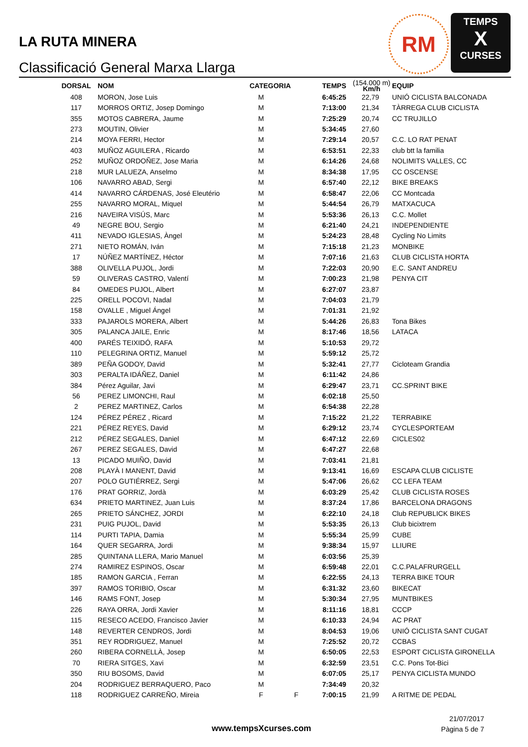LA RUTA MINERA
Classificació General Marxa Llarga
RM
TEMPS
X
CURSES
| DORSAL | NOM | CATEGORIA | | TEMPS | (154.000 m) Km/h | EQUIP |
| --- | --- | --- | --- | --- | --- | --- |
| 408 | MORON, Jose Luis | M | | 6:45:25 | 22,79 | UNIÓ CICLISTA BALCONADA |
| 117 | MORROS ORTIZ, Josep Domingo | M | | 7:13:00 | 21,34 | TÀRREGA CLUB CICLISTA |
| 355 | MOTOS CABRERA, Jaume | M | | 7:25:29 | 20,74 | CC TRUJILLO |
| 273 | MOUTIN, Olivier | M | | 5:34:45 | 27,60 | |
| 214 | MOYA FERRI, Hector | M | | 7:29:14 | 20,57 | C.C. LO RAT PENAT |
| 403 | MUÑOZ AGUILERA , Ricardo | M | | 6:53:51 | 22,33 | club btt la familia |
| 252 | MUÑOZ ORDOÑEZ, Jose Maria | M | | 6:14:26 | 24,68 | NOLIMITS VALLES, CC |
| 218 | MUR LALUEZA, Anselmo | M | | 8:34:38 | 17,95 | CC OSCENSE |
| 106 | NAVARRO ABAD, Sergi | M | | 6:57:40 | 22,12 | BIKE BREAKS |
| 414 | NAVARRO CÁRDENAS, José Eleutério | M | | 6:58:47 | 22,06 | CC Montcada |
| 255 | NAVARRO MORAL, Miquel | M | | 5:44:54 | 26,79 | MATXACUCA |
| 216 | NAVEIRA VISÚS, Marc | M | | 5:53:36 | 26,13 | C.C. Mollet |
| 49 | NEGRE BOU, Sergio | M | | 6:21:40 | 24,21 | INDEPENDIENTE |
| 411 | NEVADO IGLESIAS, Àngel | M | | 5:24:23 | 28,48 | Cycling No Limits |
| 271 | NIETO ROMÁN, Iván | M | | 7:15:18 | 21,23 | MONBIKE |
| 17 | NÚÑEZ MARTÍNEZ, Héctor | M | | 7:07:16 | 21,63 | CLUB CICLISTA HORTA |
| 388 | OLIVELLA PUJOL, Jordi | M | | 7:22:03 | 20,90 | E.C. SANT ANDREU |
| 59 | OLIVERAS CASTRO, Valentí | M | | 7:00:23 | 21,98 | PENYA CIT |
| 84 | OMEDES PUJOL, Albert | M | | 6:27:07 | 23,87 | |
| 225 | ORELL POCOVI, Nadal | M | | 7:04:03 | 21,79 | |
| 158 | OVALLE , Miguel Ángel | M | | 7:01:31 | 21,92 | |
| 333 | PAJAROLS MORERA, Albert | M | | 5:44:26 | 26,83 | Tona Bikes |
| 305 | PALANCA JAILE, Enric | M | | 8:17:46 | 18,56 | LATACA |
| 400 | PARÉS TEIXIDÓ, RAFA | M | | 5:10:53 | 29,72 | |
| 110 | PELEGRINA ORTIZ, Manuel | M | | 5:59:12 | 25,72 | |
| 389 | PEÑA GODOY, David | M | | 5:32:41 | 27,77 | Cicloteam Grandia |
| 303 | PERALTA IDÁÑEZ, Daniel | M | | 6:11:42 | 24,86 | |
| 384 | Pérez Aguilar, Javi | M | | 6:29:47 | 23,71 | CC.SPRINT BIKE |
| 56 | PEREZ LIMONCHI, Raul | M | | 6:02:18 | 25,50 | |
| 2 | PEREZ MARTINEZ, Carlos | M | | 6:54:38 | 22,28 | |
| 124 | PÉREZ PÉREZ , Ricard | M | | 7:15:22 | 21,22 | TERRABIKE |
| 221 | PÉREZ REYES, David | M | | 6:29:12 | 23,74 | CYCLESPORTEAM |
| 212 | PÉREZ SEGALES, Daniel | M | | 6:47:12 | 22,69 | CICLES02 |
| 267 | PEREZ SEGALES, David | M | | 6:47:27 | 22,68 | |
| 13 | PICADO MUIÑO, David | M | | 7:03:41 | 21,81 | |
| 208 | PLAYÀ I MANENT, David | M | | 9:13:41 | 16,69 | ESCAPA CLUB CICLISTE |
| 207 | POLO GUTIÉRREZ, Sergi | M | | 5:47:06 | 26,62 | CC LEFA TEAM |
| 176 | PRAT GORRIZ, Jordà | M | | 6:03:29 | 25,42 | CLUB CICLISTA ROSES |
| 634 | PRIETO MARTINEZ, Juan Luis | M | | 8:37:24 | 17,86 | BARCELONA DRAGONS |
| 265 | PRIETO SÁNCHEZ, JORDI | M | | 6:22:10 | 24,18 | Club REPUBLICK BIKES |
| 231 | PUIG PUJOL, David | M | | 5:53:35 | 26,13 | Club bicixtrem |
| 114 | PURTI TAPIA, Damia | M | | 5:55:34 | 25,99 | CUBE |
| 164 | QUER SEGARRA, Jordi | M | | 9:38:34 | 15,97 | LLIURE |
| 285 | QUINTANA LLERA, Mario Manuel | M | | 6:03:56 | 25,39 | |
| 274 | RAMIREZ ESPINOS, Oscar | M | | 6:59:48 | 22,01 | C.C.PALAFRURGELL |
| 185 | RAMON GARCIA , Ferran | M | | 6:22:55 | 24,13 | TERRA BIKE TOUR |
| 397 | RAMOS TORIBIO, Oscar | M | | 6:31:32 | 23,60 | BIKECAT |
| 146 | RAMS FONT, Josep | M | | 5:30:34 | 27,95 | MUNTBIKES |
| 226 | RAYA ORRA, Jordi Xavier | M | | 8:11:16 | 18,81 | CCCP |
| 115 | RESECO ACEDO, Francisco Javier | M | | 6:10:33 | 24,94 | AC PRAT |
| 148 | REVERTER CENDROS, Jordi | M | | 8:04:53 | 19,06 | UNIÓ CICLISTA SANT CUGAT |
| 351 | REY RODRIGUEZ, Manuel | M | | 7:25:52 | 20,72 | CCBAS |
| 260 | RIBERA CORNELLÀ, Josep | M | | 6:50:05 | 22,53 | ESPORT CICLISTA GIRONELLA |
| 70 | RIERA SITGES, Xavi | M | | 6:32:59 | 23,51 | C.C. Pons Tot-Bici |
| 350 | RIU BOSOMS, David | M | | 6:07:05 | 25,17 | PENYA CICLISTA MUNDO |
| 204 | RODRIGUEZ BERRAQUERO, Paco | M | | 7:34:49 | 20,32 | |
| 118 | RODRIGUEZ CARREÑO, Mireia | F | F | 7:00:15 | 21,99 | A RITME DE PEDAL |
www.tempsXcurses.com
21/07/2017
Pàgina 5 de 7